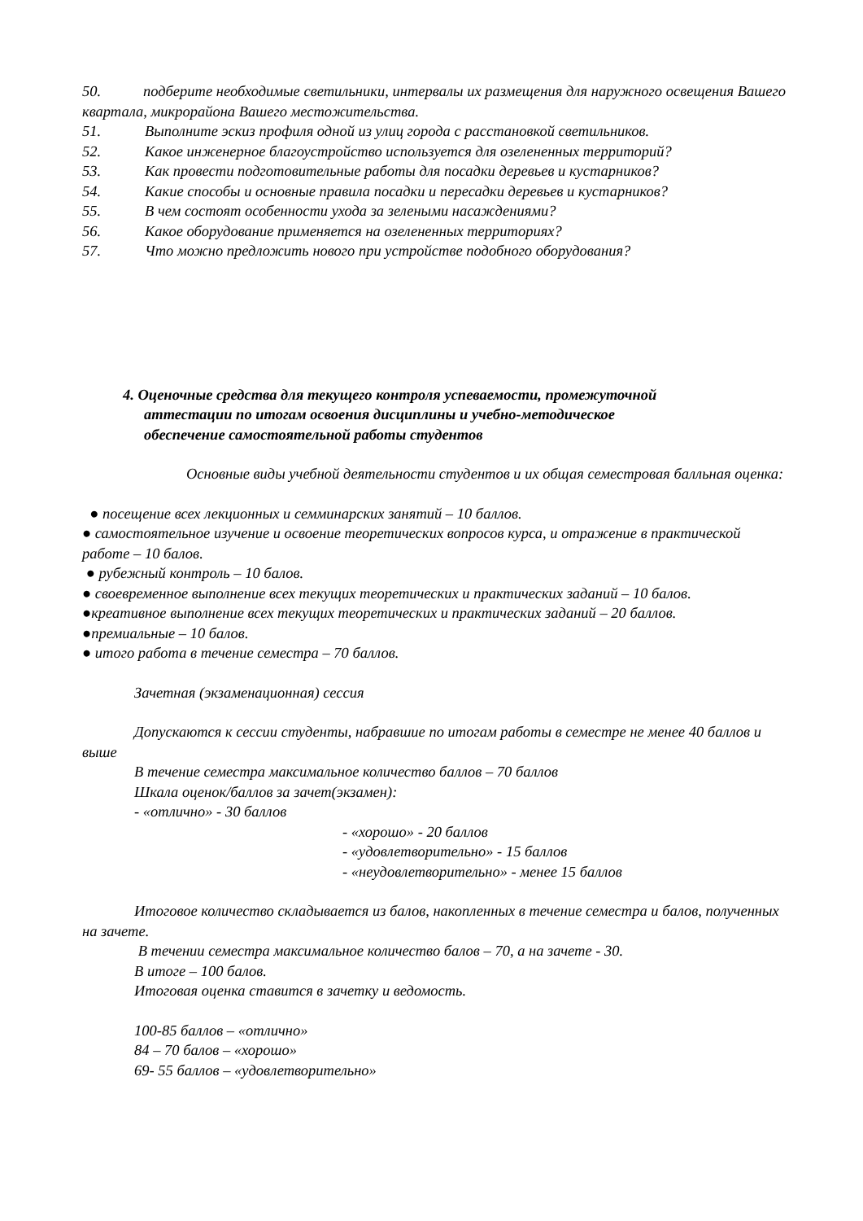50. подберите необходимые светильники, интервалы их размещения для наружного освещения Вашего квартала, микрорайона Вашего местожительства.
51. Выполните эскиз профиля одной из улиц города с расстановкой светильников.
52. Какое инженерное благоустройство используется для озелененных территорий?
53. Как провести подготовительные работы для посадки деревьев и кустарников?
54. Какие способы и основные правила посадки и пересадки деревьев и кустарников?
55. В чем состоят особенности ухода за зелеными насаждениями?
56. Какое оборудование применяется на озелененных территориях?
57. Что можно предложить нового при устройстве подобного оборудования?
4. Оценочные средства для текущего контроля успеваемости, промежуточной
аттестации по итогам освоения дисциплины и учебно-методическое
обеспечение самостоятельной работы студентов
Основные виды учебной деятельности студентов и их общая семестровая балльная оценка:
● посещение всех лекционных и семминарских занятий – 10 баллов.
● самостоятельное изучение и освоение теоретических вопросов курса, и отражение в практической работе – 10 балов.
● рубежный контроль – 10 балов.
● своевременное выполнение всех текущих теоретических и практических заданий – 10 балов.
●креативное выполнение всех текущих теоретических и практических заданий – 20 баллов.
●премиальные – 10 балов.
● итого работа в течение семестра – 70 баллов.
Зачетная (экзаменационная) сессия
Допускаются к сессии студенты, набравшие по итогам работы в семестре не менее 40 баллов и выше
В течение семестра максимальное количество баллов – 70 баллов
Шкала оценок/баллов за зачет(экзамен):
- «отлично» - 30 баллов
- «хорошо» - 20 баллов
- «удовлетворительно» - 15 баллов
- «неудовлетворительно» - менее 15 баллов
Итоговое количество складывается из балов, накопленных в течение семестра и балов, полученных на зачете.
В течении семестра максимальное количество балов – 70, а на зачете - 30.
В итоге – 100 балов.
Итоговая оценка ставится в зачетку и ведомость.
100-85 баллов – «отлично»
84 – 70 балов – «хорошо»
69- 55 баллов – «удовлетворительно»